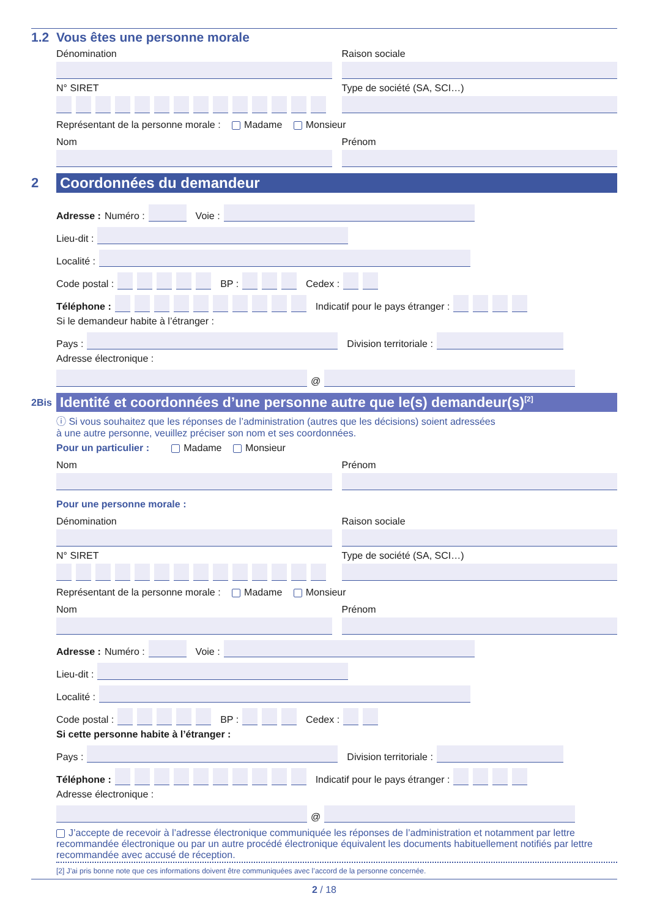1.2 Vous êtes une personne morale
Dénomination Raison sociale
N° SIRET Type de société (SA, SCI…)
Représentant de la personne morale : Madame Monsieur
Nom Prénom
2
Coordonnées du demandeur
Adresse : Numéro :
Voie :
Lieu-dit :
Localité :
Code postal :
BP :
Cedex :
Téléphone :
Indicatif pour le pays étranger :
Si le demandeur habite à l’étranger :
Pays :
Division territoriale :
Adresse électronique :
@
2Bis
Identité et coordonnées d’une personne autre que le(s) demandeur(s)<sup>[2]</sup>
ⓘ Si vous souhaitez que les réponses de l’administration (autres que les décisions) soient adressées
à une autre personne, veuillez préciser son nom et ses coordonnées.
Pour un particulier : Madame Monsieur
Nom Prénom
Pour une personne morale :
Dénomination Raison sociale
N° SIRET Type de société (SA, SCI…)
Représentant de la personne morale : Madame Monsieur
Nom Prénom
Adresse : Numéro :
Voie :
Lieu-dit :
Localité :
Code postal :
BP :
Cedex :
Si cette personne habite à l’étranger :
Pays :
Division territoriale :
Téléphone :
Indicatif pour le pays étranger :
Adresse électronique :
@
J’accepte de recevoir à l’adresse électronique communiquée les réponses de l’administration et notamment par lettre recommandée électronique ou par un autre procédé électronique équivalent les documents habituellement notifiés par lettre recommandée avec accusé de réception.
[2] J’ai pris bonne note que ces informations doivent être communiquées avec l’accord de la personne concernée.
2 / 18